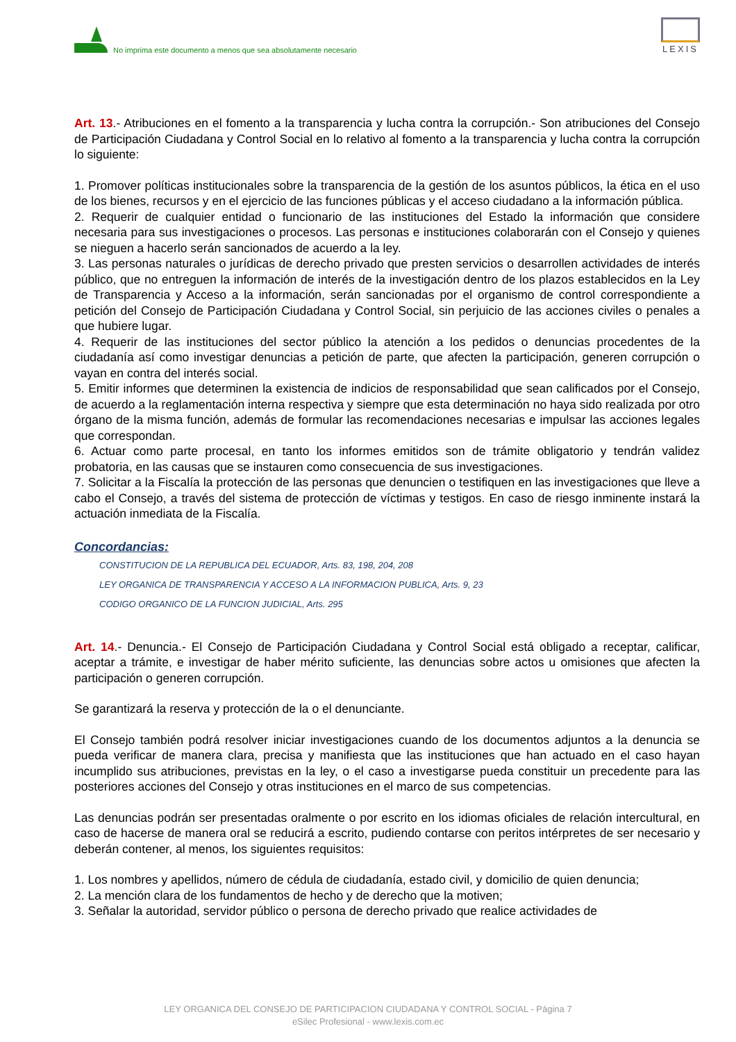No imprima este documento a menos que sea absolutamente necesario
LEXIS
Art. 13.- Atribuciones en el fomento a la transparencia y lucha contra la corrupción.- Son atribuciones del Consejo de Participación Ciudadana y Control Social en lo relativo al fomento a la transparencia y lucha contra la corrupción lo siguiente:
1. Promover políticas institucionales sobre la transparencia de la gestión de los asuntos públicos, la ética en el uso de los bienes, recursos y en el ejercicio de las funciones públicas y el acceso ciudadano a la información pública.
2. Requerir de cualquier entidad o funcionario de las instituciones del Estado la información que considere necesaria para sus investigaciones o procesos. Las personas e instituciones colaborarán con el Consejo y quienes se nieguen a hacerlo serán sancionados de acuerdo a la ley.
3. Las personas naturales o jurídicas de derecho privado que presten servicios o desarrollen actividades de interés público, que no entreguen la información de interés de la investigación dentro de los plazos establecidos en la Ley de Transparencia y Acceso a la información, serán sancionadas por el organismo de control correspondiente a petición del Consejo de Participación Ciudadana y Control Social, sin perjuicio de las acciones civiles o penales a que hubiere lugar.
4. Requerir de las instituciones del sector público la atención a los pedidos o denuncias procedentes de la ciudadanía así como investigar denuncias a petición de parte, que afecten la participación, generen corrupción o vayan en contra del interés social.
5. Emitir informes que determinen la existencia de indicios de responsabilidad que sean calificados por el Consejo, de acuerdo a la reglamentación interna respectiva y siempre que esta determinación no haya sido realizada por otro órgano de la misma función, además de formular las recomendaciones necesarias e impulsar las acciones legales que correspondan.
6. Actuar como parte procesal, en tanto los informes emitidos son de trámite obligatorio y tendrán validez probatoria, en las causas que se instauren como consecuencia de sus investigaciones.
7. Solicitar a la Fiscalía la protección de las personas que denuncien o testifiquen en las investigaciones que lleve a cabo el Consejo, a través del sistema de protección de víctimas y testigos. En caso de riesgo inminente instará la actuación inmediata de la Fiscalía.
Concordancias:
CONSTITUCION DE LA REPUBLICA DEL ECUADOR, Arts. 83, 198, 204, 208
LEY ORGANICA DE TRANSPARENCIA Y ACCESO A LA INFORMACION PUBLICA, Arts. 9, 23
CODIGO ORGANICO DE LA FUNCION JUDICIAL, Arts. 295
Art. 14.- Denuncia.- El Consejo de Participación Ciudadana y Control Social está obligado a receptar, calificar, aceptar a trámite, e investigar de haber mérito suficiente, las denuncias sobre actos u omisiones que afecten la participación o generen corrupción.
Se garantizará la reserva y protección de la o el denunciante.
El Consejo también podrá resolver iniciar investigaciones cuando de los documentos adjuntos a la denuncia se pueda verificar de manera clara, precisa y manifiesta que las instituciones que han actuado en el caso hayan incumplido sus atribuciones, previstas en la ley, o el caso a investigarse pueda constituir un precedente para las posteriores acciones del Consejo y otras instituciones en el marco de sus competencias.
Las denuncias podrán ser presentadas oralmente o por escrito en los idiomas oficiales de relación intercultural, en caso de hacerse de manera oral se reducirá a escrito, pudiendo contarse con peritos intérpretes de ser necesario y deberán contener, al menos, los siguientes requisitos:
1. Los nombres y apellidos, número de cédula de ciudadanía, estado civil, y domicilio de quien denuncia;
2. La mención clara de los fundamentos de hecho y de derecho que la motiven;
3. Señalar la autoridad, servidor público o persona de derecho privado que realice actividades de
LEY ORGANICA DEL CONSEJO DE PARTICIPACION CIUDADANA Y CONTROL SOCIAL - Página 7
eSilec Profesional - www.lexis.com.ec